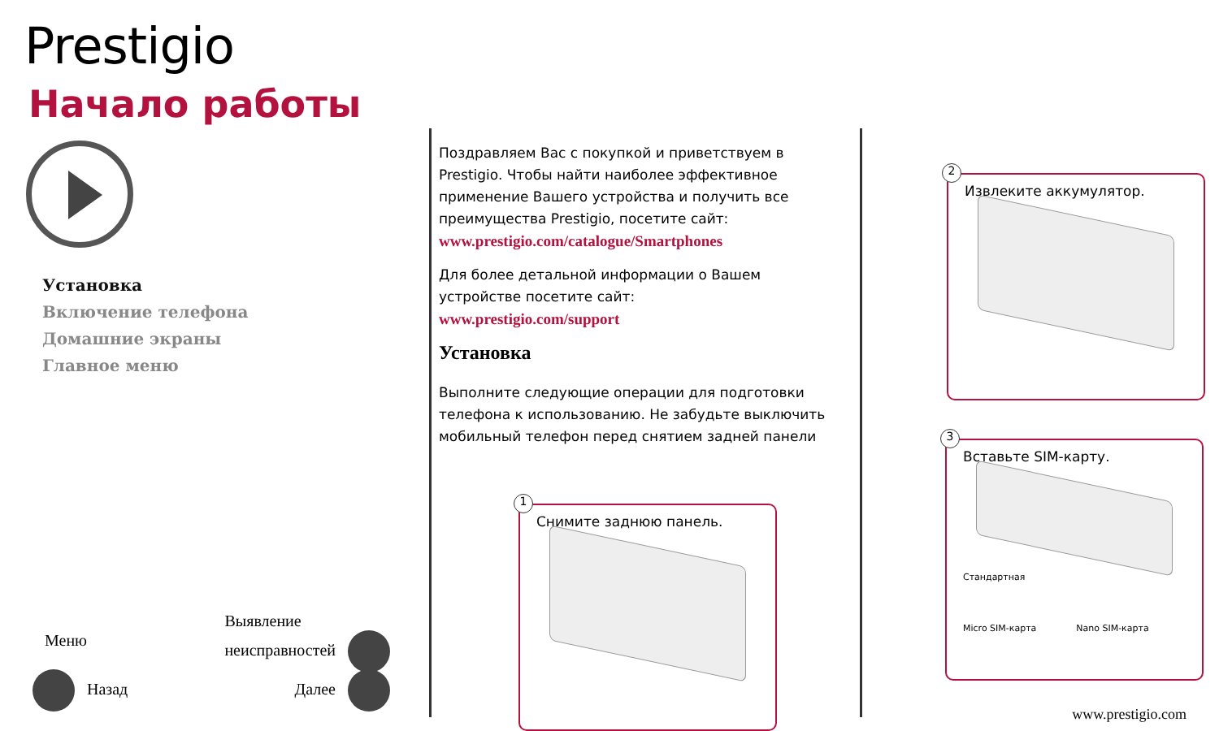Prestigio
Начало работы
Установка
Включение телефона
Домашние экраны
Главное меню
Меню Выявление
неисправностей
Назад Далее
Поздравляем Вас с покупкой и приветствуем в Prestigio. Чтобы найти наиболее эффективное применение Вашего устройства и получить все преимущества Prestigio, посетите сайт:
www.prestigio.com/catalogue/Smartphones
Для более детальной информации о Вашем устройстве посетите сайт:
www.prestigio.com/support
Установка
Выполните следующие операции для подготовки телефона к использованию. Не забудьте выключить мобильный телефон перед снятием задней панели
1
Снимите заднюю панель.
2
Извлеките аккумулятор.
3
Вставьте SIM-карту.
Стандартная
Micro SIM-карта Nano SIM-карта
www.prestigio.com